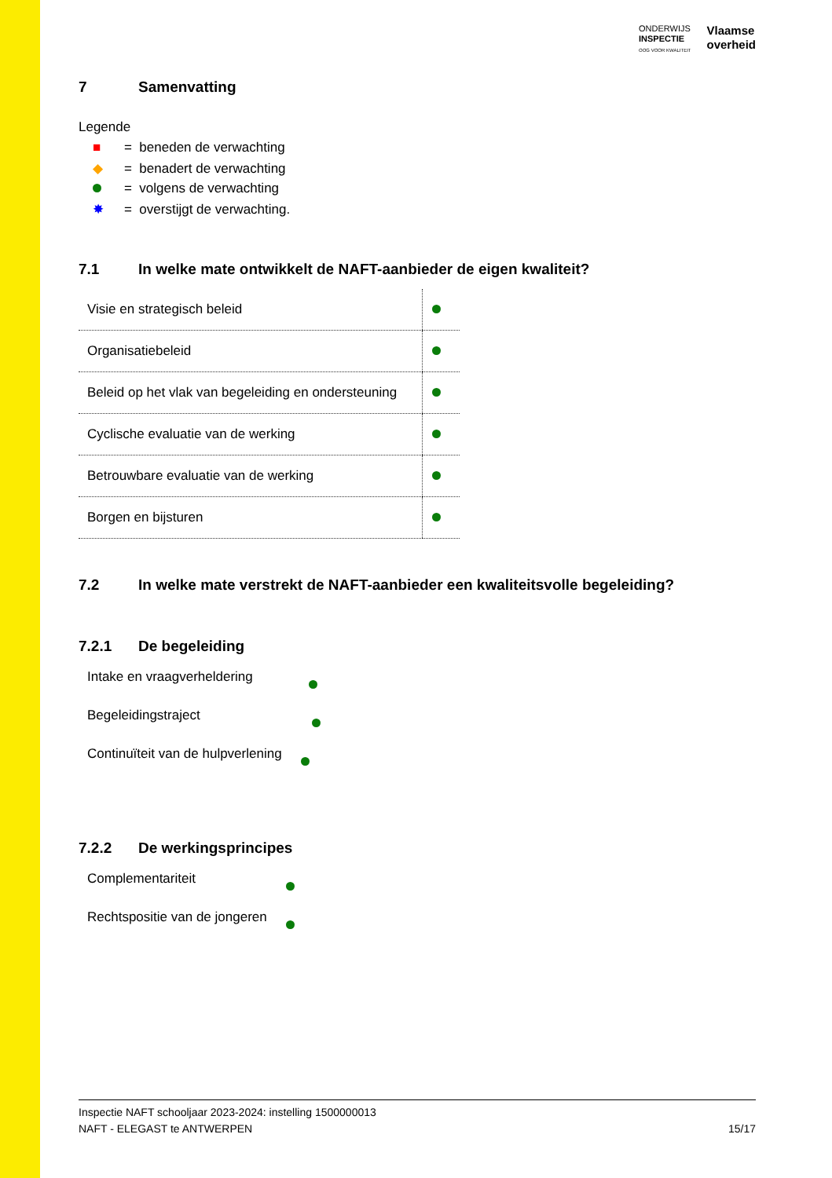ONDERWIJS
INSPECTIE
OOG VOOR KWALITEIT
Vlaamse
overheid
7 Samenvatting
Legende
■ = beneden de verwachting
◆ = benadert de verwachting
= volgens de verwachting
✸ = overstijgt de verwachting.
7.1 In welke mate ontwikkelt de NAFT-aanbieder de eigen kwaliteit?
| Visie en strategisch beleid | |
| Organisatiebeleid | |
| Beleid op het vlak van begeleiding en ondersteuning | |
| Cyclische evaluatie van de werking | |
| Betrouwbare evaluatie van de werking | |
| Borgen en bijsturen | |
7.2 In welke mate verstrekt de NAFT-aanbieder een kwaliteitsvolle begeleiding?
7.2.1 De begeleiding
Intake en vraagverheldering
Begeleidingstraject
Continuïteit van de hulpverlening
7.2.2 De werkingsprincipes
Complementariteit
Rechtspositie van de jongeren
Inspectie NAFT schooljaar 2023-2024: instelling 1500000013
NAFT - ELEGAST te ANTWERPEN 15/17